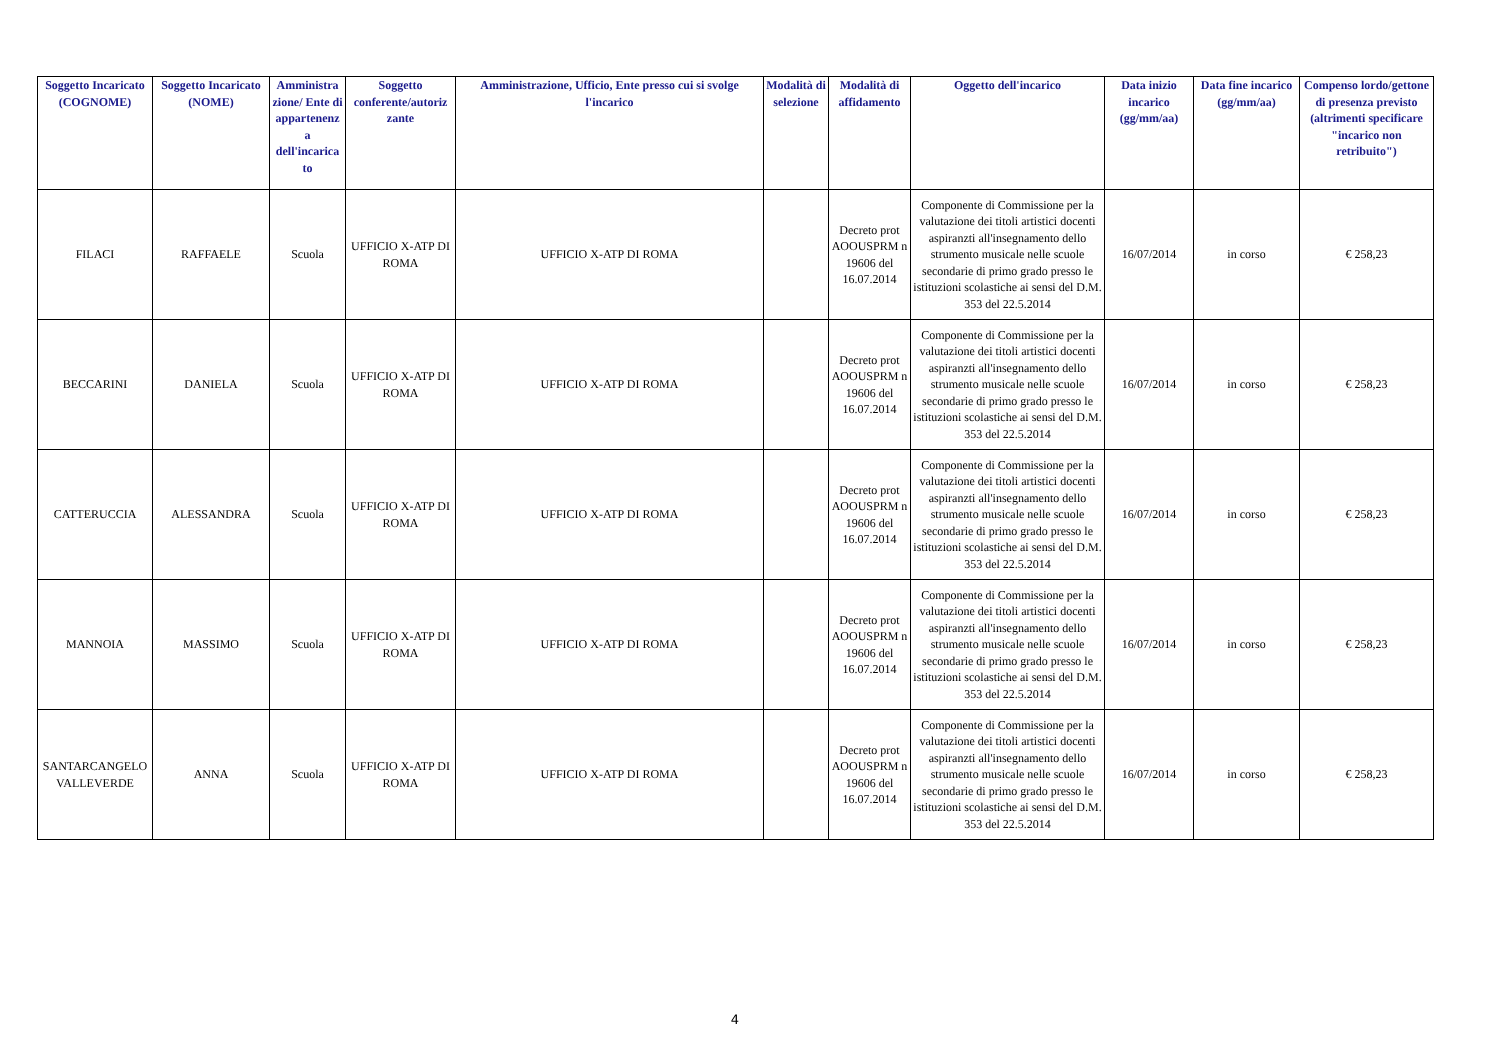| Soggetto Incaricato (COGNOME) | Soggetto Incaricato (NOME) | Amministra zione/ Ente di appartenenz a dell'incarica to | Soggetto conferente/autoriz zante | Amministrazione, Ufficio, Ente presso cui si svolge l'incarico | Modalità di selezione | Modalità di affidamento | Oggetto dell'incarico | Data inizio incarico (gg/mm/aa) | Data fine incarico (gg/mm/aa) | Compenso lordo/gettone di presenza previsto (altrimenti specificare "incarico non retribuito") |
| --- | --- | --- | --- | --- | --- | --- | --- | --- | --- | --- |
| FILACI | RAFFAELE | Scuola | UFFICIO X-ATP DI ROMA | UFFICIO X-ATP DI ROMA | | Decreto prot AOOUSPRM n 19606 del 16.07.2014 | Componente di Commissione per la valutazione dei titoli artistici docenti aspiranzti all'insegnamento dello strumento musicale nelle scuole secondarie di primo grado presso le istituzioni scolastiche ai sensi del D.M. 353 del 22.5.2014 | 16/07/2014 | in corso | € 258,23 |
| BECCARINI | DANIELA | Scuola | UFFICIO X-ATP DI ROMA | UFFICIO X-ATP DI ROMA | | Decreto prot AOOUSPRM n 19606 del 16.07.2014 | Componente di Commissione per la valutazione dei titoli artistici docenti aspiranzti all'insegnamento dello strumento musicale nelle scuole secondarie di primo grado presso le istituzioni scolastiche ai sensi del D.M. 353 del 22.5.2014 | 16/07/2014 | in corso | € 258,23 |
| CATTERUCCIA | ALESSANDRA | Scuola | UFFICIO X-ATP DI ROMA | UFFICIO X-ATP DI ROMA | | Decreto prot AOOUSPRM n 19606 del 16.07.2014 | Componente di Commissione per la valutazione dei titoli artistici docenti aspiranzti all'insegnamento dello strumento musicale nelle scuole secondarie di primo grado presso le istituzioni scolastiche ai sensi del D.M. 353 del 22.5.2014 | 16/07/2014 | in corso | € 258,23 |
| MANNOIA | MASSIMO | Scuola | UFFICIO X-ATP DI ROMA | UFFICIO X-ATP DI ROMA | | Decreto prot AOOUSPRM n 19606 del 16.07.2014 | Componente di Commissione per la valutazione dei titoli artistici docenti aspiranzti all'insegnamento dello strumento musicale nelle scuole secondarie di primo grado presso le istituzioni scolastiche ai sensi del D.M. 353 del 22.5.2014 | 16/07/2014 | in corso | € 258,23 |
| SANTARCANGELO VALLEVERDE | ANNA | Scuola | UFFICIO X-ATP DI ROMA | UFFICIO X-ATP DI ROMA | | Decreto prot AOOUSPRM n 19606 del 16.07.2014 | Componente di Commissione per la valutazione dei titoli artistici docenti aspiranzti all'insegnamento dello strumento musicale nelle scuole secondarie di primo grado presso le istituzioni scolastiche ai sensi del D.M. 353 del 22.5.2014 | 16/07/2014 | in corso | € 258,23 |
4